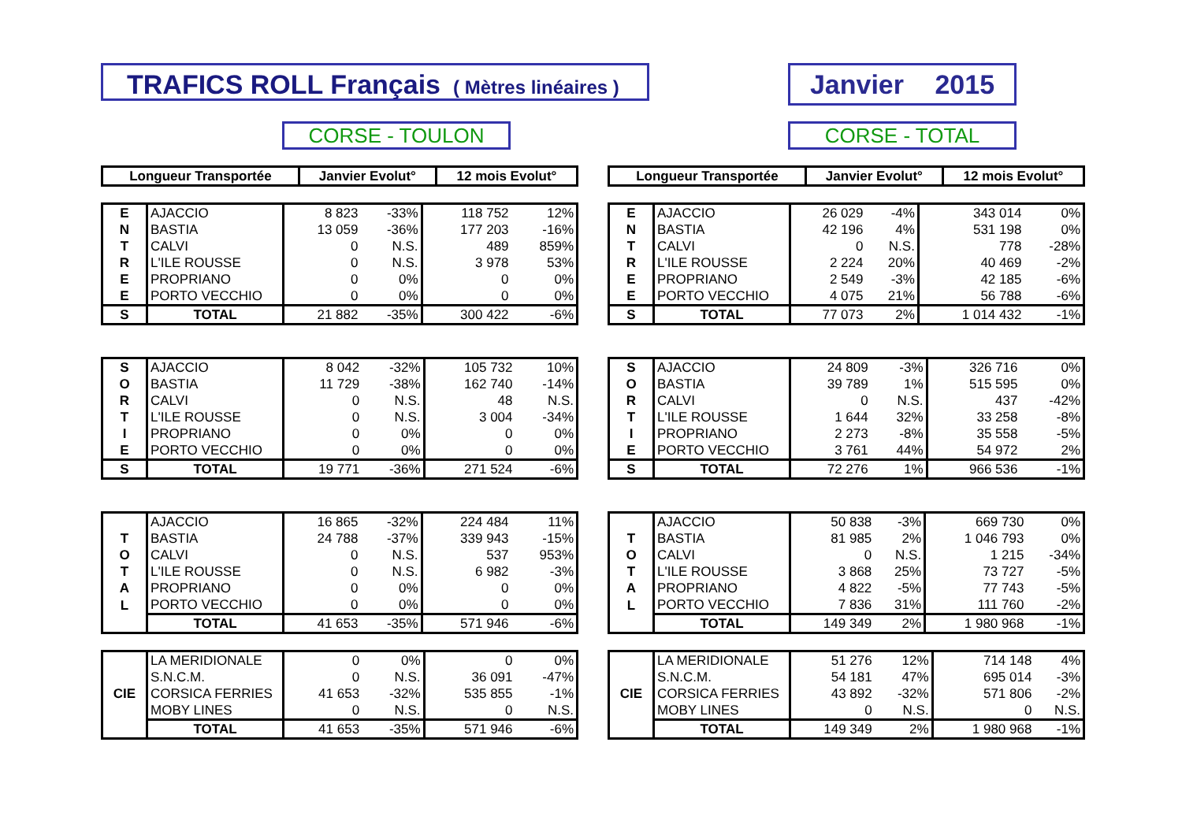TRAFICS ROLL Français ( Mètres linéaires )
Janvier 2015
CORSE - TOULON CORSE - TOTAL
| Longueur Transportée | Janvier Evolut° | 12 mois Evolut° |
| --- | --- | --- |
| E | AJACCIO | 8 823 | -33% | 118 752 | 12% |
| N | BASTIA | 13 059 | -36% | 177 203 | -16% |
| T | CALVI | 0 | N.S. | 489 | 859% |
| R | L'ILE ROUSSE | 0 | N.S. | 3 978 | 53% |
| E | PROPRIANO | 0 | 0% | 0 | 0% |
| E | PORTO VECCHIO | 0 | 0% | 0 | 0% |
| S | TOTAL | 21 882 | -35% | 300 422 | -6% |
| S | AJACCIO | 8 042 | -32% | 105 732 | 10% |
| O | BASTIA | 11 729 | -38% | 162 740 | -14% |
| R | CALVI | 0 | N.S. | 48 | N.S. |
| T | L'ILE ROUSSE | 0 | N.S. | 3 004 | -34% |
| I | PROPRIANO | 0 | 0% | 0 | 0% |
| E | PORTO VECCHIO | 0 | 0% | 0 | 0% |
| S | TOTAL | 19 771 | -36% | 271 524 | -6% |
| | AJACCIO | 16 865 | -32% | 224 484 | 11% |
| T | BASTIA | 24 788 | -37% | 339 943 | -15% |
| O | CALVI | 0 | N.S. | 537 | 953% |
| T | L'ILE ROUSSE | 0 | N.S. | 6 982 | -3% |
| A | PROPRIANO | 0 | 0% | 0 | 0% |
| L | PORTO VECCHIO | 0 | 0% | 0 | 0% |
| | TOTAL | 41 653 | -35% | 571 946 | -6% |
| | LA MERIDIONALE | 0 | 0% | 0 | 0% |
| | S.N.C.M. | 0 | N.S. | 36 091 | -47% |
| CIE | CORSICA FERRIES | 41 653 | -32% | 535 855 | -1% |
| | MOBY LINES | 0 | N.S. | 0 | N.S. |
| | TOTAL | 41 653 | -35% | 571 946 | -6% |
| Longueur Transportée | Janvier Evolut° | 12 mois Evolut° |
| --- | --- | --- |
| E | AJACCIO | 26 029 | -4% | 343 014 | 0% |
| N | BASTIA | 42 196 | 4% | 531 198 | 0% |
| T | CALVI | 0 | N.S. | 778 | -28% |
| R | L'ILE ROUSSE | 2 224 | 20% | 40 469 | -2% |
| E | PROPRIANO | 2 549 | -3% | 42 185 | -6% |
| E | PORTO VECCHIO | 4 075 | 21% | 56 788 | -6% |
| S | TOTAL | 77 073 | 2% | 1 014 432 | -1% |
| S | AJACCIO | 24 809 | -3% | 326 716 | 0% |
| O | BASTIA | 39 789 | 1% | 515 595 | 0% |
| R | CALVI | 0 | N.S. | 437 | -42% |
| T | L'ILE ROUSSE | 1 644 | 32% | 33 258 | -8% |
| I | PROPRIANO | 2 273 | -8% | 35 558 | -5% |
| E | PORTO VECCHIO | 3 761 | 44% | 54 972 | 2% |
| S | TOTAL | 72 276 | 1% | 966 536 | -1% |
| | AJACCIO | 50 838 | -3% | 669 730 | 0% |
| T | BASTIA | 81 985 | 2% | 1 046 793 | 0% |
| O | CALVI | 0 | N.S. | 1 215 | -34% |
| T | L'ILE ROUSSE | 3 868 | 25% | 73 727 | -5% |
| A | PROPRIANO | 4 822 | -5% | 77 743 | -5% |
| L | PORTO VECCHIO | 7 836 | 31% | 111 760 | -2% |
| | TOTAL | 149 349 | 2% | 1 980 968 | -1% |
| | LA MERIDIONALE | 51 276 | 12% | 714 148 | 4% |
| | S.N.C.M. | 54 181 | 47% | 695 014 | -3% |
| CIE | CORSICA FERRIES | 43 892 | -32% | 571 806 | -2% |
| | MOBY LINES | 0 | N.S. | 0 | N.S. |
| | TOTAL | 149 349 | 2% | 1 980 968 | -1% |